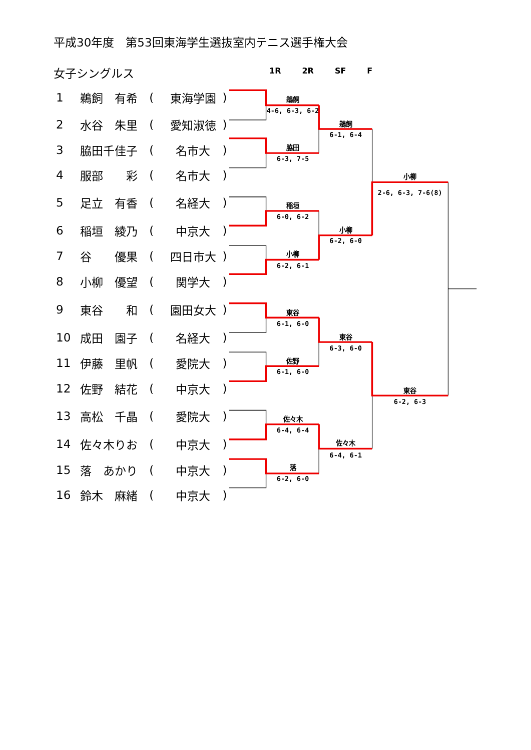平成30年度　第53回東海学生選抜室内テニス選手権大会
女子シングルス
1R 2R SF F
| 1 | 鵜飼 有希 | ( | 東海学園 | ) |
| 2 | 水谷 朱里 | ( | 愛知淑徳 | ) |
| 3 | 脇田千佳子 | ( | 名市大 | ) |
| 4 | 服部 彩 | ( | 名市大 | ) |
| 5 | 足立 有香 | ( | 名経大 | ) |
| 6 | 稲垣 綾乃 | ( | 中京大 | ) |
| 7 | 谷 優果 | ( | 四日市大 | ) |
| 8 | 小柳 優望 | ( | 関学大 | ) |
| 9 | 東谷 和 | ( | 園田女大 | ) |
| 10 | 成田 園子 | ( | 名経大 | ) |
| 11 | 伊藤 里帆 | ( | 愛院大 | ) |
| 12 | 佐野 結花 | ( | 中京大 | ) |
| 13 | 高松 千晶 | ( | 愛院大 | ) |
| 14 | 佐々木りお | ( | 中京大 | ) |
| 15 | 落 あかり | ( | 中京大 | ) |
| 16 | 鈴木 麻緒 | ( | 中京大 | ) |
鵜飼
4-6, 6-3, 6-2
脇田
6-3, 7-5
稲垣
6-0, 6-2
小柳
6-2, 6-1
東谷
6-1, 6-0
佐野
6-1, 6-0
佐々木
6-4, 6-4
落
6-2, 6-0
鵜飼
6-1, 6-4
小柳
6-2, 6-0
東谷
6-3, 6-0
佐々木
6-4, 6-1
小柳
2-6, 6-3, 7-6(8)
東谷
6-2, 6-3